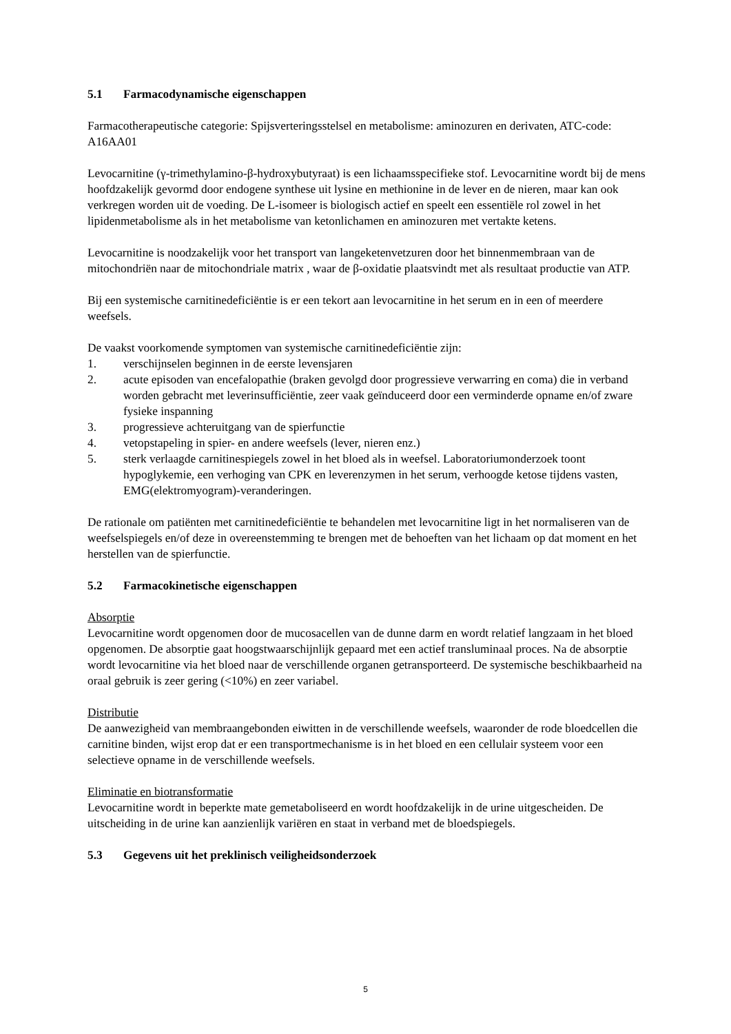5.1 Farmacodynamische eigenschappen
Farmacotherapeutische categorie: Spijsverteringsstelsel en metabolisme: aminozuren en derivaten, ATC-code: A16AA01
Levocarnitine (γ-trimethylamino-β-hydroxybutyraat) is een lichaamsspecifieke stof. Levocarnitine wordt bij de mens hoofdzakelijk gevormd door endogene synthese uit lysine en methionine in de lever en de nieren, maar kan ook verkregen worden uit de voeding. De L-isomeer is biologisch actief en speelt een essentiële rol zowel in het lipidenmetabolisme als in het metabolisme van ketonlichamen en aminozuren met vertakte ketens.
Levocarnitine is noodzakelijk voor het transport van langeketenvetzuren door het binnenmembraan van de mitochondriën naar de mitochondriale matrix , waar de β-oxidatie plaatsvindt met als resultaat productie van ATP.
Bij een systemische carnitinedeficiëntie is er een tekort aan levocarnitine in het serum en in een of meerdere weefsels.
De vaakst voorkomende symptomen van systemische carnitinedeficiëntie zijn:
1. verschijnselen beginnen in de eerste levensjaren
2. acute episoden van encefalopathie (braken gevolgd door progressieve verwarring en coma) die in verband worden gebracht met leverinsufficiëntie, zeer vaak geïnduceerd door een verminderde opname en/of zware fysieke inspanning
3. progressieve achteruitgang van de spierfunctie
4. vetopstapeling in spier- en andere weefsels (lever, nieren enz.)
5. sterk verlaagde carnitinespiegels zowel in het bloed als in weefsel. Laboratoriumonderzoek toont hypoglykemie, een verhoging van CPK en leverenzymen in het serum, verhoogde ketose tijdens vasten, EMG(elektromyogram)-veranderingen.
De rationale om patiënten met carnitinedeficiëntie te behandelen met levocarnitine ligt in het normaliseren van de weefselspiegels en/of deze in overeenstemming te brengen met de behoeften van het lichaam op dat moment en het herstellen van de spierfunctie.
5.2 Farmacokinetische eigenschappen
Absorptie
Levocarnitine wordt opgenomen door de mucosacellen van de dunne darm en wordt relatief langzaam in het bloed opgenomen. De absorptie gaat hoogstwaarschijnlijk gepaard met een actief transluminaal proces. Na de absorptie wordt levocarnitine via het bloed naar de verschillende organen getransporteerd. De systemische beschikbaarheid na oraal gebruik is zeer gering (<10%) en zeer variabel.
Distributie
De aanwezigheid van membraangebonden eiwitten in de verschillende weefsels, waaronder de rode bloedcellen die carnitine binden, wijst erop dat er een transportmechanisme is in het bloed en een cellulair systeem voor een selectieve opname in de verschillende weefsels.
Eliminatie en biotransformatie
Levocarnitine wordt in beperkte mate gemetaboliseerd en wordt hoofdzakelijk in de urine uitgescheiden. De uitscheiding in de urine kan aanzienlijk variëren en staat in verband met de bloedspiegels.
5.3 Gegevens uit het preklinisch veiligheidsonderzoek
5